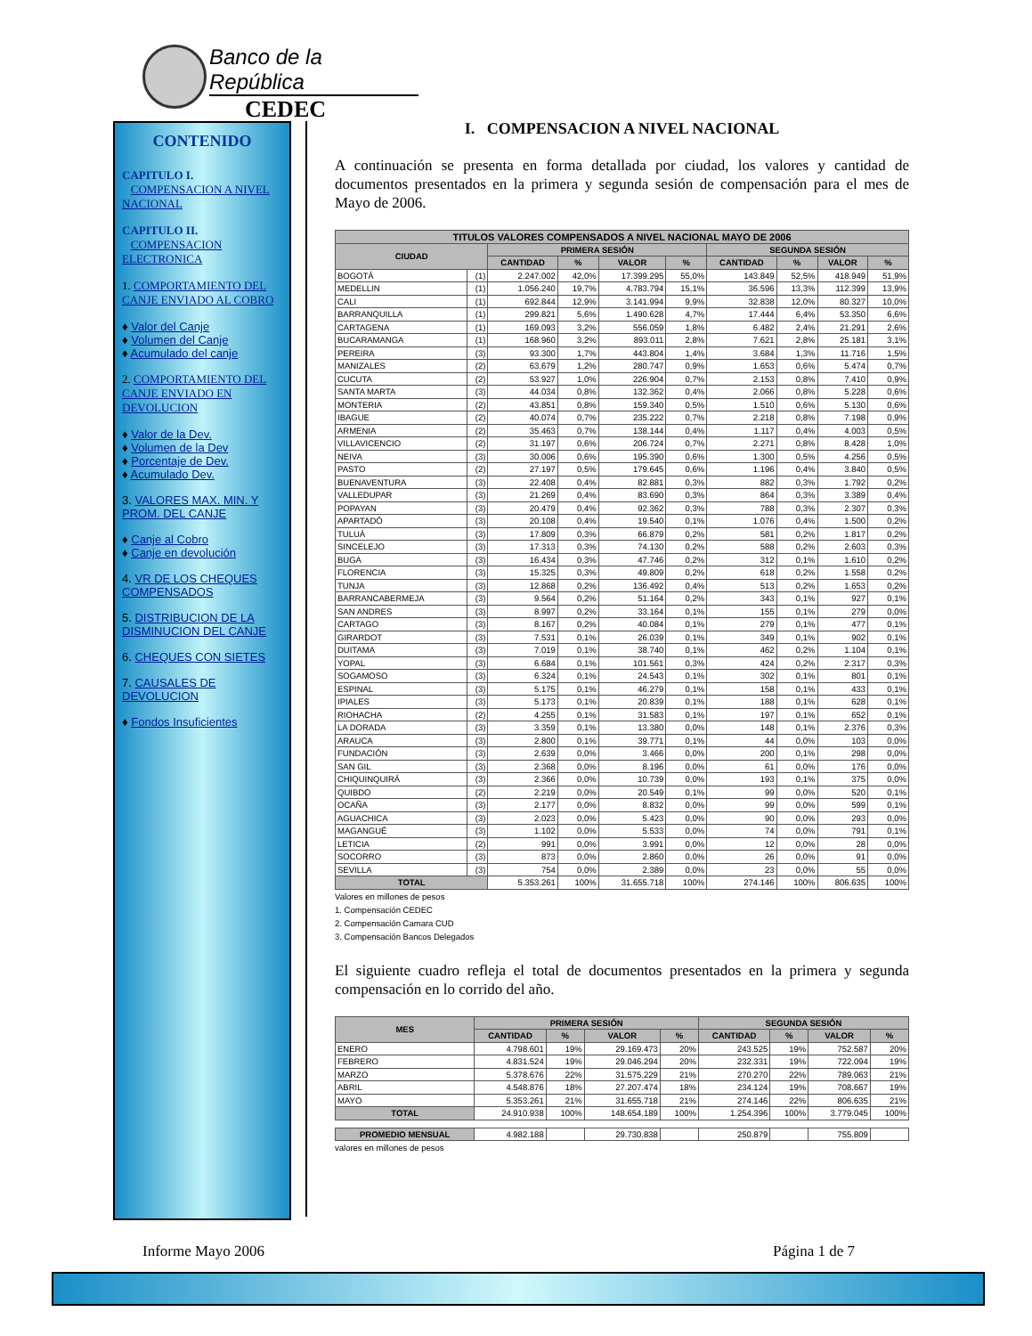Banco de la República
CEDEC
CONTENIDO
CAPITULO I.
COMPENSACION A NIVEL NACIONAL
CAPITULO II.
COMPENSACION ELECTRONICA
1. COMPORTAMIENTO DEL CANJE ENVIADO AL COBRO
♦ Valor del Canje
♦ Volumen del Canje
♦ Acumulado del canje
2. COMPORTAMIENTO DEL CANJE ENVIADO EN DEVOLUCION
♦ Valor de la Dev.
♦ Volumen de la Dev
♦ Porcentaje de Dev.
♦ Acumulado Dev.
3. VALORES MAX. MIN. Y PROM. DEL CANJE
♦ Canje al Cobro
♦ Canje en devolución
4. VR DE LOS CHEQUES COMPENSADOS
5. DISTRIBUCION DE LA DISMINUCION DEL CANJE
6. CHEQUES CON SIETES
7. CAUSALES DE DEVOLUCION
♦ Fondos Insuficientes
I. COMPENSACION A NIVEL NACIONAL
A continuación se presenta en forma detallada por ciudad, los valores y cantidad de documentos presentados en la primera y segunda sesión de compensación para el mes de Mayo de 2006.
| TITULOS VALORES COMPENSADOS A NIVEL NACIONAL MAYO DE 2006 | | | | | | | | | |
| CIUDAD | | PRIMERA SESIÓN | | | | SEGUNDA SESIÓN | | | |
| | | CANTIDAD | % | VALOR | % | CANTIDAD | % | VALOR | % |
| BOGOTÁ | (1) | 2.247.002 | 42,0% | 17.399.295 | 55,0% | 143.849 | 52,5% | 418.949 | 51,9% |
| MEDELLIN | (1) | 1.056.240 | 19,7% | 4.783.794 | 15,1% | 36.596 | 13,3% | 112.399 | 13,9% |
| CALI | (1) | 692.844 | 12,9% | 3.141.994 | 9,9% | 32.838 | 12,0% | 80.327 | 10,0% |
| BARRANQUILLA | (1) | 299.821 | 5,6% | 1.490.628 | 4,7% | 17.444 | 6,4% | 53.350 | 6,6% |
| CARTAGENA | (1) | 169.093 | 3,2% | 556.059 | 1,8% | 6.482 | 2,4% | 21.291 | 2,6% |
| BUCARAMANGA | (1) | 168.960 | 3,2% | 893.011 | 2,8% | 7.621 | 2,8% | 25.181 | 3,1% |
| PEREIRA | (3) | 93.300 | 1,7% | 443.804 | 1,4% | 3.684 | 1,3% | 11.716 | 1,5% |
| MANIZALES | (2) | 63.679 | 1,2% | 280.747 | 0,9% | 1.653 | 0,6% | 5.474 | 0,7% |
| CUCUTA | (2) | 53.927 | 1,0% | 226.904 | 0,7% | 2.153 | 0,8% | 7.410 | 0,9% |
| SANTA MARTA | (3) | 44.034 | 0,8% | 132.362 | 0,4% | 2.066 | 0,8% | 5.228 | 0,6% |
| MONTERIA | (2) | 43.851 | 0,8% | 159.340 | 0,5% | 1.510 | 0,6% | 5.130 | 0,6% |
| IBAGUE | (2) | 40.074 | 0,7% | 235.222 | 0,7% | 2.218 | 0,8% | 7.198 | 0,9% |
| ARMENIA | (2) | 35.463 | 0,7% | 138.144 | 0,4% | 1.117 | 0,4% | 4.003 | 0,5% |
| VILLAVICENCIO | (2) | 31.197 | 0,6% | 206.724 | 0,7% | 2.271 | 0,8% | 8.428 | 1,0% |
| NEIVA | (3) | 30.006 | 0,6% | 195.390 | 0,6% | 1.300 | 0,5% | 4.256 | 0,5% |
| PASTO | (2) | 27.197 | 0,5% | 179.645 | 0,6% | 1.196 | 0,4% | 3.840 | 0,5% |
| BUENAVENTURA | (3) | 22.408 | 0,4% | 82.881 | 0,3% | 882 | 0,3% | 1.792 | 0,2% |
| VALLEDUPAR | (3) | 21.269 | 0,4% | 83.690 | 0,3% | 864 | 0,3% | 3.389 | 0,4% |
| POPAYAN | (3) | 20.479 | 0,4% | 92.362 | 0,3% | 788 | 0,3% | 2.307 | 0,3% |
| APARTADÓ | (3) | 20.108 | 0,4% | 19.540 | 0,1% | 1.076 | 0,4% | 1.500 | 0,2% |
| TULUÁ | (3) | 17.809 | 0,3% | 66.879 | 0,2% | 581 | 0,2% | 1.817 | 0,2% |
| SINCELEJO | (3) | 17.313 | 0,3% | 74.130 | 0,2% | 588 | 0,2% | 2.603 | 0,3% |
| BUGA | (3) | 16.434 | 0,3% | 47.746 | 0,2% | 312 | 0,1% | 1.610 | 0,2% |
| FLORENCIA | (3) | 15.325 | 0,3% | 49.809 | 0,2% | 618 | 0,2% | 1.558 | 0,2% |
| TUNJA | (3) | 12.868 | 0,2% | 136.492 | 0,4% | 513 | 0,2% | 1.653 | 0,2% |
| BARRANCABERMEJA | (3) | 9.564 | 0,2% | 51.164 | 0,2% | 343 | 0,1% | 927 | 0,1% |
| SAN ANDRES | (3) | 8.997 | 0,2% | 33.164 | 0,1% | 155 | 0,1% | 279 | 0,0% |
| CARTAGO | (3) | 8.167 | 0,2% | 40.084 | 0,1% | 279 | 0,1% | 477 | 0,1% |
| GIRARDOT | (3) | 7.531 | 0,1% | 26.039 | 0,1% | 349 | 0,1% | 902 | 0,1% |
| DUITAMA | (3) | 7.019 | 0,1% | 38.740 | 0,1% | 462 | 0,2% | 1.104 | 0,1% |
| YOPAL | (3) | 6.684 | 0,1% | 101.561 | 0,3% | 424 | 0,2% | 2.317 | 0,3% |
| SOGAMOSO | (3) | 6.324 | 0,1% | 24.543 | 0,1% | 302 | 0,1% | 801 | 0,1% |
| ESPINAL | (3) | 5.175 | 0,1% | 46.279 | 0,1% | 158 | 0,1% | 433 | 0,1% |
| IPIALES | (3) | 5.173 | 0,1% | 20.839 | 0,1% | 188 | 0,1% | 628 | 0,1% |
| RIOHACHA | (2) | 4.255 | 0,1% | 31.583 | 0,1% | 197 | 0,1% | 652 | 0,1% |
| LA DORADA | (3) | 3.359 | 0,1% | 13.380 | 0,0% | 148 | 0,1% | 2.376 | 0,3% |
| ARAUCA | (3) | 2.800 | 0,1% | 39.771 | 0,1% | 44 | 0,0% | 103 | 0,0% |
| FUNDACIÓN | (3) | 2.639 | 0,0% | 3.466 | 0,0% | 200 | 0,1% | 298 | 0,0% |
| SAN GIL | (3) | 2.368 | 0,0% | 8.196 | 0,0% | 61 | 0,0% | 176 | 0,0% |
| CHIQUINQUIRÁ | (3) | 2.366 | 0,0% | 10.739 | 0,0% | 193 | 0,1% | 375 | 0,0% |
| QUIBDO | (2) | 2.219 | 0,0% | 20.549 | 0,1% | 99 | 0,0% | 520 | 0,1% |
| OCAÑA | (3) | 2.177 | 0,0% | 8.832 | 0,0% | 99 | 0,0% | 599 | 0,1% |
| AGUACHICA | (3) | 2.023 | 0,0% | 5.423 | 0,0% | 90 | 0,0% | 293 | 0,0% |
| MAGANGUÉ | (3) | 1.102 | 0,0% | 5.533 | 0,0% | 74 | 0,0% | 791 | 0,1% |
| LETICIA | (2) | 991 | 0,0% | 3.991 | 0,0% | 12 | 0,0% | 28 | 0,0% |
| SOCORRO | (3) | 873 | 0,0% | 2.860 | 0,0% | 26 | 0,0% | 91 | 0,0% |
| SEVILLA | (3) | 754 | 0,0% | 2.389 | 0,0% | 23 | 0,0% | 55 | 0,0% |
| TOTAL | | 5.353.261 | 100% | 31.655.718 | 100% | 274.146 | 100% | 806.635 | 100% |
Valores en millones de pesos
1. Compensación CEDEC
2. Compensación Camara CUD
3. Compensación Bancos Delegados
El siguiente cuadro refleja el total de documentos presentados en la primera y segunda compensación en lo corrido del año.
| MES | PRIMERA SESIÓN | | | | SEGUNDA SESIÓN | | | |
| --- | --- | --- | --- | --- | --- | --- | --- | --- |
| | CANTIDAD | % | VALOR | % | CANTIDAD | % | VALOR | % |
| ENERO | 4.798.601 | 19% | 29.169.473 | 20% | 243.525 | 19% | 752.587 | 20% |
| FEBRERO | 4.831.524 | 19% | 29.046.294 | 20% | 232.331 | 19% | 722.094 | 19% |
| MARZO | 5.378.676 | 22% | 31.575.229 | 21% | 270.270 | 22% | 789.063 | 21% |
| ABRIL | 4.548.876 | 18% | 27.207.474 | 18% | 234.124 | 19% | 708.667 | 19% |
| MAYO | 5.353.261 | 21% | 31.655.718 | 21% | 274.146 | 22% | 806.635 | 21% |
| TOTAL | 24.910.938 | 100% | 148.654.189 | 100% | 1.254.396 | 100% | 3.779.045 | 100% |
| PROMEDIO MENSUAL | 4.982.188 | | 29.730.838 | | 250.879 | | 755.809 | |
valores en millones de pesos
Informe Mayo 2006 Página 1 de 7